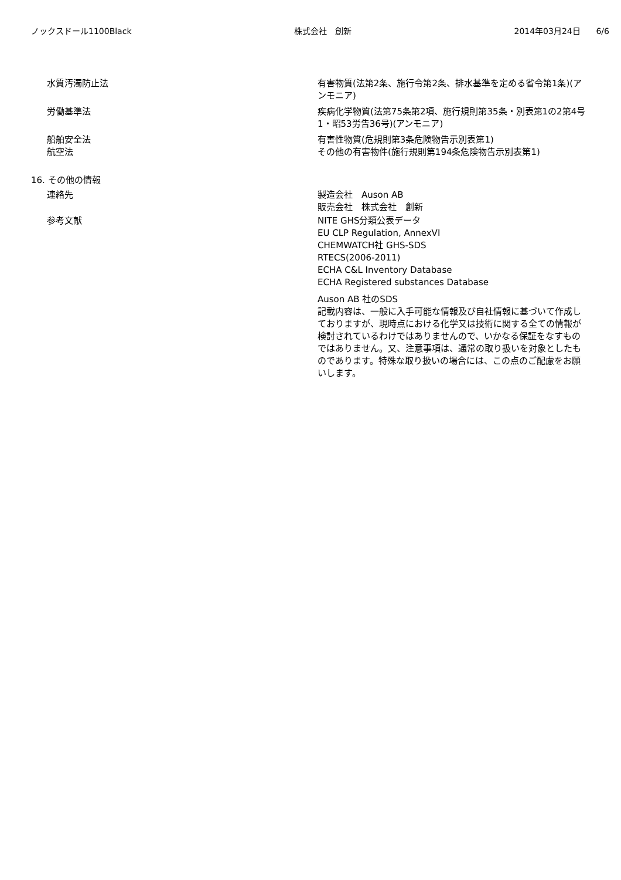ノックスドール1100Black 株式会社　創新 2014年03月24日 6/6
水質汚濁防止法 有害物質(法第2条、施行令第2条、排水基準を定める省令第1条)(アンモニア)
労働基準法 疾病化学物質(法第75条第2項、施行規則第35条・別表第1の2第4号1・昭53労告36号)(アンモニア)
船舶安全法 有害性物質(危規則第3条危険物告示別表第1)
航空法 その他の有害物件(施行規則第194条危険物告示別表第1)
16. その他の情報
連絡先 製造会社　Auson AB
販売会社　株式会社　創新
参考文献 NITE GHS分類公表データ
EU CLP Regulation, AnnexVI
CHEMWATCH社 GHS-SDS
RTECS(2006-2011)
ECHA C&L Inventory Database
ECHA Registered substances Database
Auson AB 社のSDS
記載内容は、一般に入手可能な情報及び自社情報に基づいて作成しておりますが、現時点における化学又は技術に関する全ての情報が検討されているわけではありませんので、いかなる保証をなすものではありません。又、注意事項は、通常の取り扱いを対象としたものであります。特殊な取り扱いの場合には、この点のご配慮をお願いします。